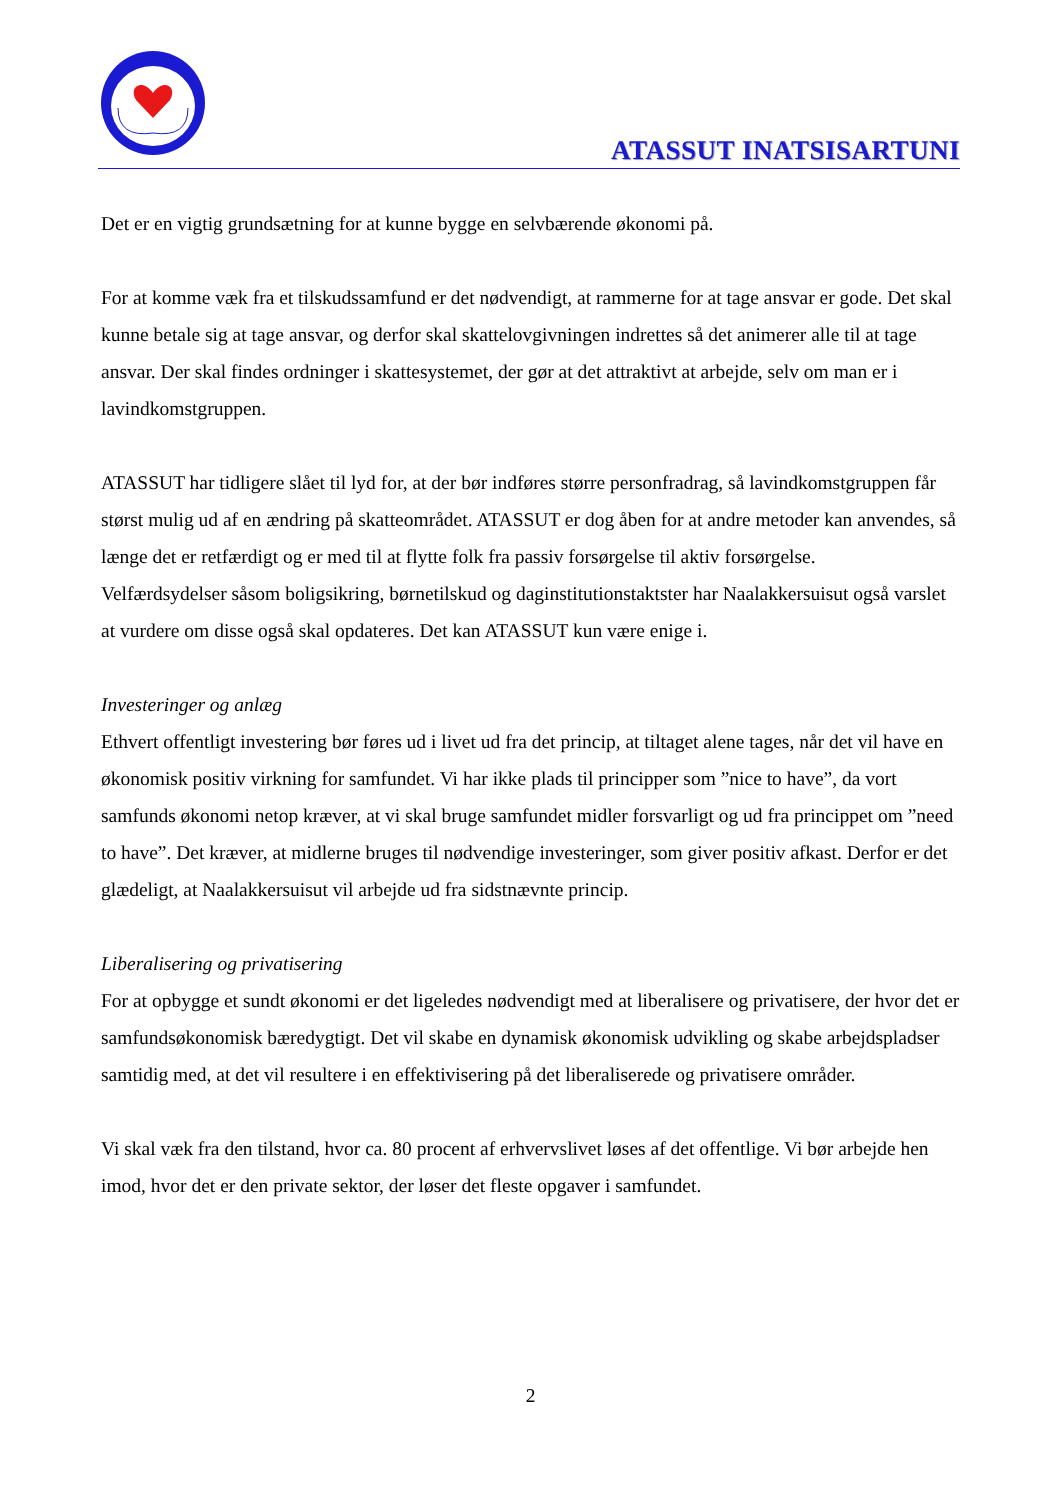ATASSUT INATSISARTUNI
Det er en vigtig grundsætning for at kunne bygge en selvbærende økonomi på.
For at komme væk fra et tilskudssamfund er det nødvendigt, at rammerne for at tage ansvar er gode. Det skal kunne betale sig at tage ansvar, og derfor skal skattelovgivningen indrettes så det animerer alle til at tage ansvar. Der skal findes ordninger i skattesystemet, der gør at det attraktivt at arbejde, selv om man er i lavindkomstgruppen.
ATASSUT har tidligere slået til lyd for, at der bør indføres større personfradrag, så lavindkomstgruppen får størst mulig ud af en ændring på skatteområdet. ATASSUT er dog åben for at andre metoder kan anvendes, så længe det er retfærdigt og er med til at flytte folk fra passiv forsørgelse til aktiv forsørgelse.
Velfærdsydelser såsom boligsikring, børnetilskud og daginstitutionstaktster har Naalakkersuisut også varslet at vurdere om disse også skal opdateres. Det kan ATASSUT kun være enige i.
Investeringer og anlæg
Ethvert offentligt investering bør føres ud i livet ud fra det princip, at tiltaget alene tages, når det vil have en økonomisk positiv virkning for samfundet. Vi har ikke plads til principper som ”nice to have”, da vort samfunds økonomi netop kræver, at vi skal bruge samfundet midler forsvarligt og ud fra princippet om ”need to have”. Det kræver, at midlerne bruges til nødvendige investeringer, som giver positiv afkast. Derfor er det glædeligt, at Naalakkersuisut vil arbejde ud fra sidstnævnte princip.
Liberalisering og privatisering
For at opbygge et sundt økonomi er det ligeledes nødvendigt med at liberalisere og privatisere, der hvor det er samfundsøkonomisk bæredygtigt. Det vil skabe en dynamisk økonomisk udvikling og skabe arbejdspladser samtidig med, at det vil resultere i en effektivisering på det liberaliserede og privatisere områder.
Vi skal væk fra den tilstand, hvor ca. 80 procent af erhvervslivet løses af det offentlige. Vi bør arbejde hen imod, hvor det er den private sektor, der løser det fleste opgaver i samfundet.
2